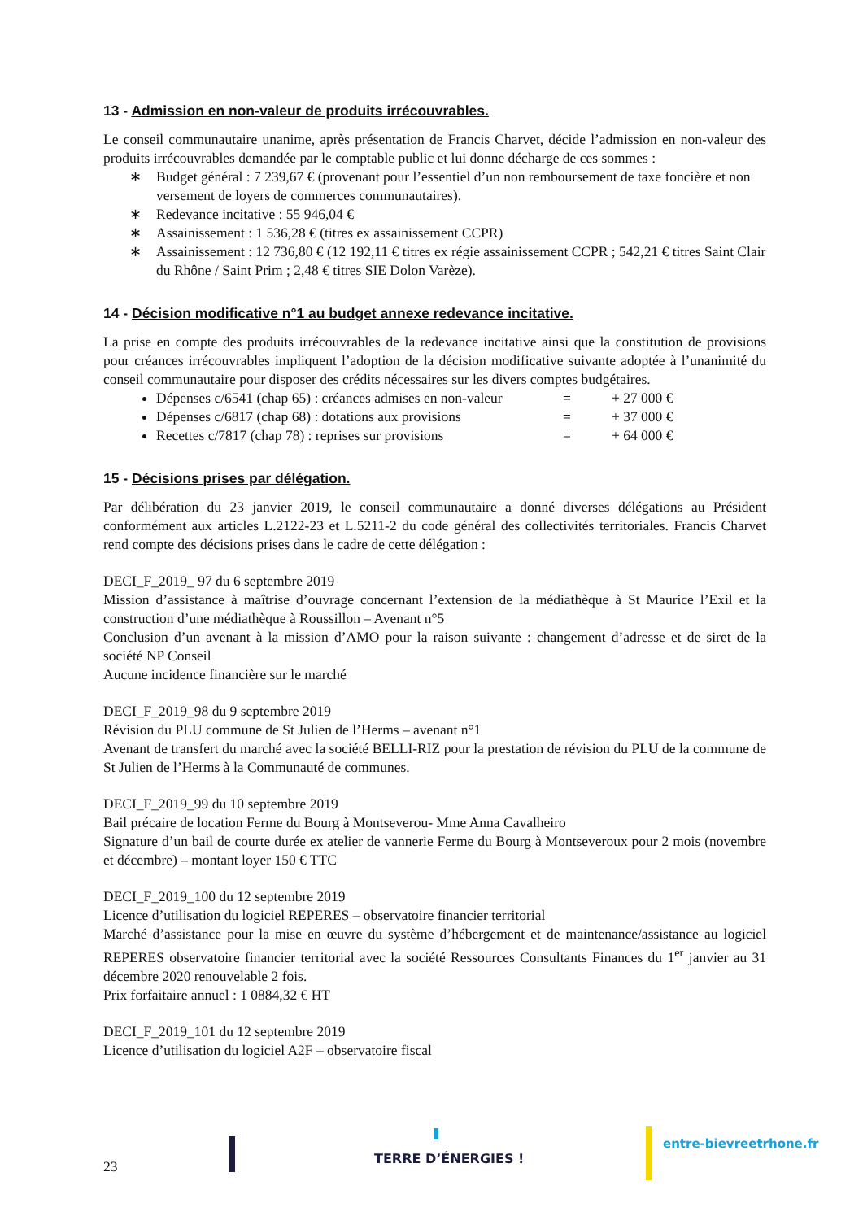13 - Admission en non-valeur de produits irrécouvrables.
Le conseil communautaire unanime, après présentation de Francis Charvet, décide l’admission en non-valeur des produits irrécouvrables demandée par le comptable public et lui donne décharge de ces sommes :
∗ Budget général : 7 239,67 € (provenant pour l’essentiel d’un non remboursement de taxe foncière et non versement de loyers de commerces communautaires).
∗ Redevance incitative : 55 946,04 €
∗ Assainissement : 1 536,28 € (titres ex assainissement CCPR)
∗ Assainissement : 12 736,80 € (12 192,11 € titres ex régie assainissement CCPR ; 542,21 € titres Saint Clair du Rhône / Saint Prim ; 2,48 € titres SIE Dolon Varèze).
14 - Décision modificative n°1 au budget annexe redevance incitative.
La prise en compte des produits irrécouvrables de la redevance incitative ainsi que la constitution de provisions pour créances irrécouvrables impliquent l’adoption de la décision modificative suivante adoptée à l’unanimité du conseil communautaire pour disposer des crédits nécessaires sur les divers comptes budgétaires.
Dépenses c/6541 (chap 65) : créances admises en non-valeur = + 27 000 €
Dépenses c/6817 (chap 68) : dotations aux provisions = + 37 000 €
Recettes c/7817 (chap 78) : reprises sur provisions = + 64 000 €
15 - Décisions prises par délégation.
Par délibération du 23 janvier 2019, le conseil communautaire a donné diverses délégations au Président conformément aux articles L.2122-23 et L.5211-2 du code général des collectivités territoriales. Francis Charvet rend compte des décisions prises dans le cadre de cette délégation :
DECI_F_2019_ 97 du 6 septembre 2019
Mission d’assistance à maîtrise d’ouvrage concernant l’extension de la médiathèque à St Maurice l’Exil et la construction d’une médiathèque à Roussillon – Avenant n°5
Conclusion d’un avenant à la mission d’AMO pour la raison suivante : changement d’adresse et de siret de la société NP Conseil
Aucune incidence financière sur le marché
DECI_F_2019_98 du 9 septembre 2019
Révision du PLU commune de St Julien de l’Herms – avenant n°1
Avenant de transfert du marché avec la société BELLI-RIZ pour la prestation de révision du PLU de la commune de St Julien de l’Herms à la Communauté de communes.
DECI_F_2019_99 du 10 septembre 2019
Bail précaire de location Ferme du Bourg à Montseverou- Mme Anna Cavalheiro
Signature d’un bail de courte durée ex atelier de vannerie Ferme du Bourg à Montseveroux pour 2 mois (novembre et décembre) – montant loyer 150 € TTC
DECI_F_2019_100 du 12 septembre 2019
Licence d’utilisation du logiciel REPERES – observatoire financier territorial
Marché d’assistance pour la mise en œuvre du système d’hébergement et de maintenance/assistance au logiciel REPERES observatoire financier territorial avec la société Ressources Consultants Finances du 1<sup>er</sup> janvier au 31 décembre 2020 renouvelable 2 fois.
Prix forfaitaire annuel : 1 0884,32 € HT
DECI_F_2019_101 du 12 septembre 2019
Licence d’utilisation du logiciel A2F – observatoire fiscal
23
TERRE D’ÉNERGIES !
entre-bievreetrhone.fr